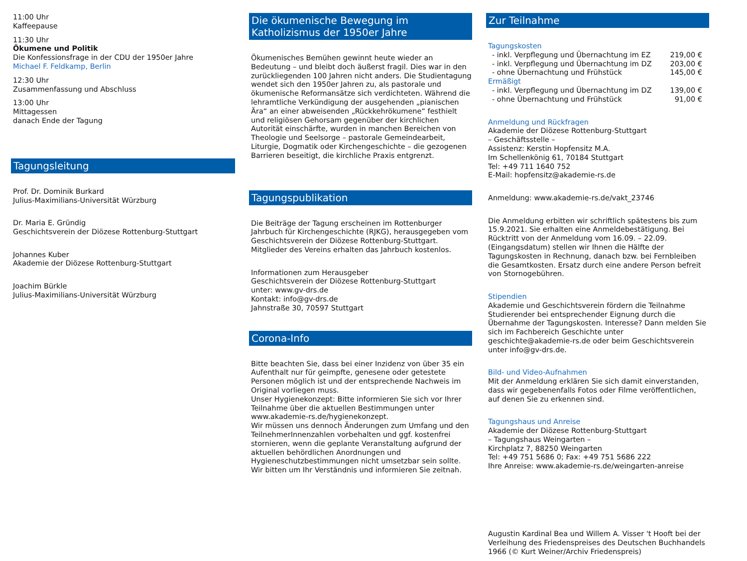11:00 Uhr
Kaffeepause
11:30 Uhr
Ökumene und Politik
Die Konfessionsfrage in der CDU der 1950er Jahre
Michael F. Feldkamp, Berlin
12:30 Uhr
Zusammenfassung und Abschluss
13:00 Uhr
Mittagessen
danach Ende der Tagung
Tagungsleitung
Prof. Dr. Dominik Burkard
Julius-Maximilians-Universität Würzburg
Dr. Maria E. Gründig
Geschichtsverein der Diözese Rottenburg-Stuttgart
Johannes Kuber
Akademie der Diözese Rottenburg-Stuttgart
Joachim Bürkle
Julius-Maximilians-Universität Würzburg
Die ökumenische Bewegung im Katholizismus der 1950er Jahre
Ökumenisches Bemühen gewinnt heute wieder an Bedeutung – und bleibt doch äußerst fragil. Dies war in den zurückliegenden 100 Jahren nicht anders. Die Studientagung wendet sich den 1950er Jahren zu, als pastorale und ökumenische Reformansätze sich verdichteten. Während die lehramtliche Verkündigung der ausgehenden „pianischen Ära“ an einer abweisenden „Rückkehrökumene“ festhielt und religiösen Gehorsam gegenüber der kirchlichen Autorität einschärfte, wurden in manchen Bereichen von Theologie und Seelsorge – pastorale Gemeindearbeit, Liturgie, Dogmatik oder Kirchengeschichte – die gezogenen Barrieren beseitigt, die kirchliche Praxis entgrenzt.
Tagungspublikation
Die Beiträge der Tagung erscheinen im Rottenburger Jahrbuch für Kirchengeschichte (RJKG), herausgegeben vom Geschichtsverein der Diözese Rottenburg-Stuttgart.
Mitglieder des Vereins erhalten das Jahrbuch kostenlos.
Informationen zum Herausgeber
Geschichtsverein der Diözese Rottenburg-Stuttgart
unter: www.gv-drs.de
Kontakt: info@gv-drs.de
Jahnstraße 30, 70597 Stuttgart
Corona-Info
Bitte beachten Sie, dass bei einer Inzidenz von über 35 ein Aufenthalt nur für geimpfte, genesene oder getestete Personen möglich ist und der entsprechende Nachweis im Original vorliegen muss.
Unser Hygienekonzept: Bitte informieren Sie sich vor Ihrer Teilnahme über die aktuellen Bestimmungen unter www.akademie-rs.de/hygienekonzept.
Wir müssen uns dennoch Änderungen zum Umfang und den TeilnehmerInnenzahlen vorbehalten und ggf. kostenfrei stornieren, wenn die geplante Veranstaltung aufgrund der aktuellen behördlichen Anordnungen und Hygieneschutzbestimmungen nicht umsetzbar sein sollte. Wir bitten um Ihr Verständnis und informieren Sie zeitnah.
Zur Teilnahme
Tagungskosten
- inkl. Verpflegung und Übernachtung im EZ 219,00 €
- inkl. Verpflegung und Übernachtung im DZ 203,00 €
- ohne Übernachtung und Frühstück 145,00 €
Ermäßigt
- inkl. Verpflegung und Übernachtung im DZ 139,00 €
- ohne Übernachtung und Frühstück 91,00 €
Anmeldung und Rückfragen
Akademie der Diözese Rottenburg-Stuttgart
– Geschäftsstelle –
Assistenz: Kerstin Hopfensitz M.A.
Im Schellenkönig 61, 70184 Stuttgart
Tel: +49 711 1640 752
E-Mail: hopfensitz@akademie-rs.de
Anmeldung: www.akademie-rs.de/vakt_23746
Die Anmeldung erbitten wir schriftlich spätestens bis zum 15.9.2021. Sie erhalten eine Anmeldebestätigung. Bei Rücktritt von der Anmeldung vom 16.09. – 22.09. (Eingangsdatum) stellen wir Ihnen die Hälfte der Tagungskosten in Rechnung, danach bzw. bei Fernbleiben die Gesamtkosten. Ersatz durch eine andere Person befreit von Stornogebühren.
Stipendien
Akademie und Geschichtsverein fördern die Teilnahme Studierender bei entsprechender Eignung durch die Übernahme der Tagungskosten. Interesse? Dann melden Sie sich im Fachbereich Geschichte unter geschichte@akademie-rs.de oder beim Geschichtsverein unter info@gv-drs.de.
Bild- und Video-Aufnahmen
Mit der Anmeldung erklären Sie sich damit einverstanden, dass wir gegebenenfalls Fotos oder Filme veröffentlichen, auf denen Sie zu erkennen sind.
Tagungshaus und Anreise
Akademie der Diözese Rottenburg-Stuttgart
– Tagungshaus Weingarten –
Kirchplatz 7, 88250 Weingarten
Tel: +49 751 5686 0; Fax: +49 751 5686 222
Ihre Anreise: www.akademie-rs.de/weingarten-anreise
Augustin Kardinal Bea und Willem A. Visser 't Hooft bei der Verleihung des Friedenspreises des Deutschen Buchhandels 1966 (© Kurt Weiner/Archiv Friedenspreis)